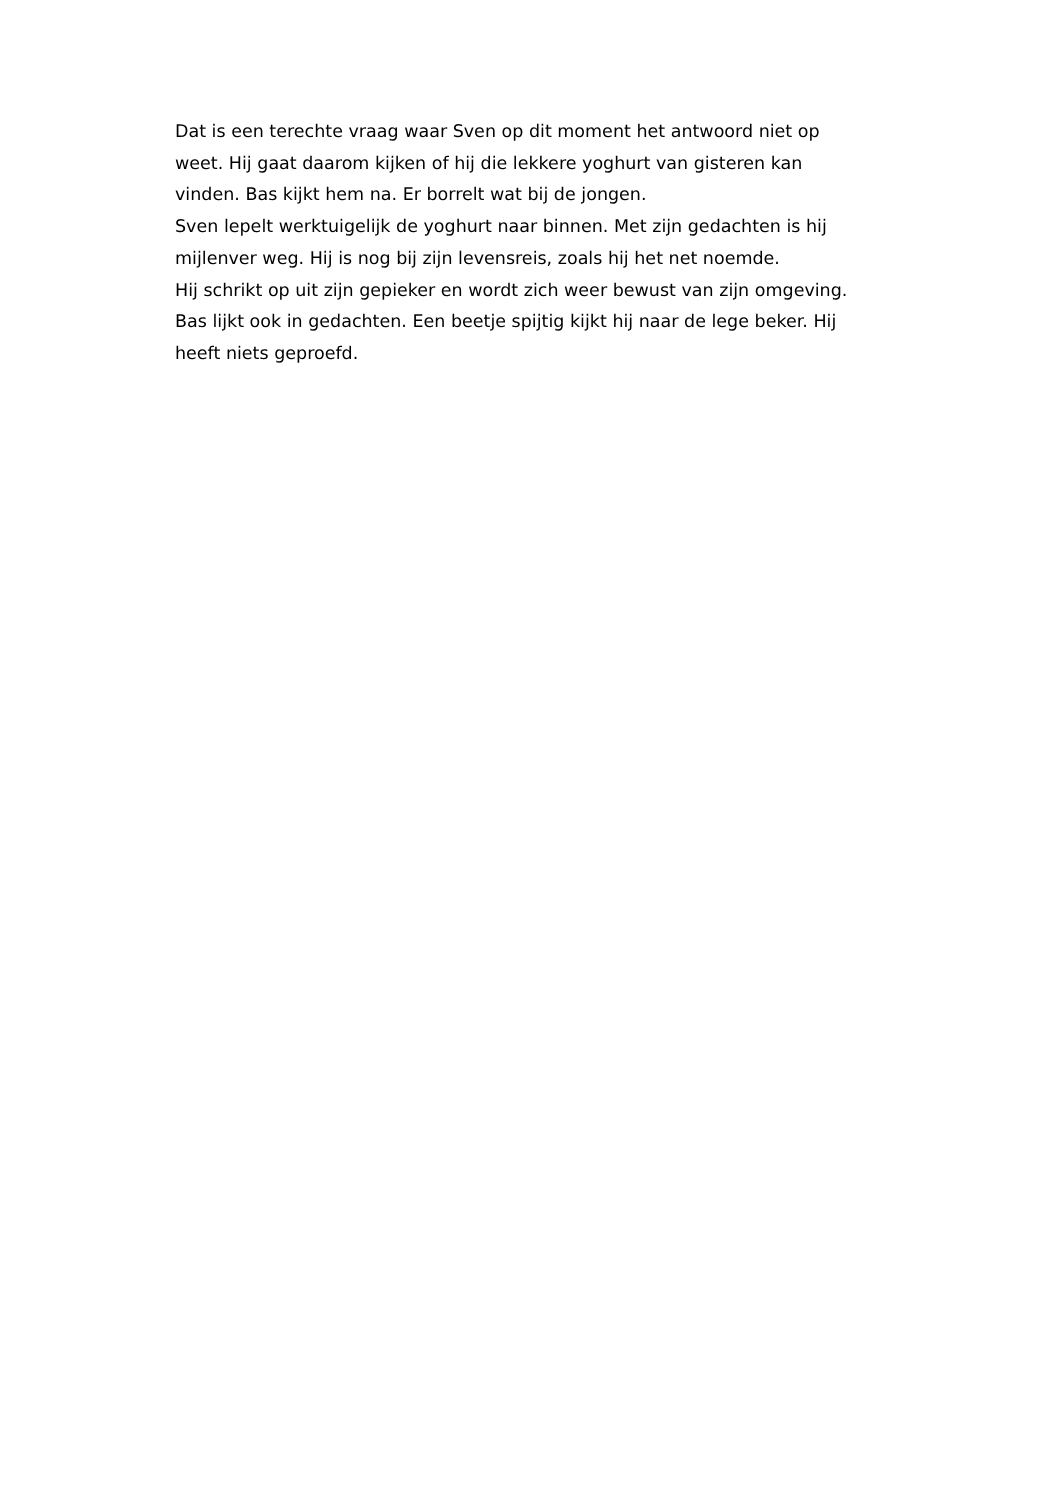Dat is een terechte vraag waar Sven op dit moment het antwoord niet op weet. Hij gaat daarom kijken of hij die lekkere yoghurt van gisteren kan vinden. Bas kijkt hem na. Er borrelt wat bij de jongen.
Sven lepelt werktuigelijk de yoghurt naar binnen. Met zijn gedachten is hij mijlenver weg. Hij is nog bij zijn levensreis, zoals hij het net noemde.
Hij schrikt op uit zijn gepieker en wordt zich weer bewust van zijn omgeving. Bas lijkt ook in gedachten. Een beetje spijtig kijkt hij naar de lege beker. Hij heeft niets geproefd.